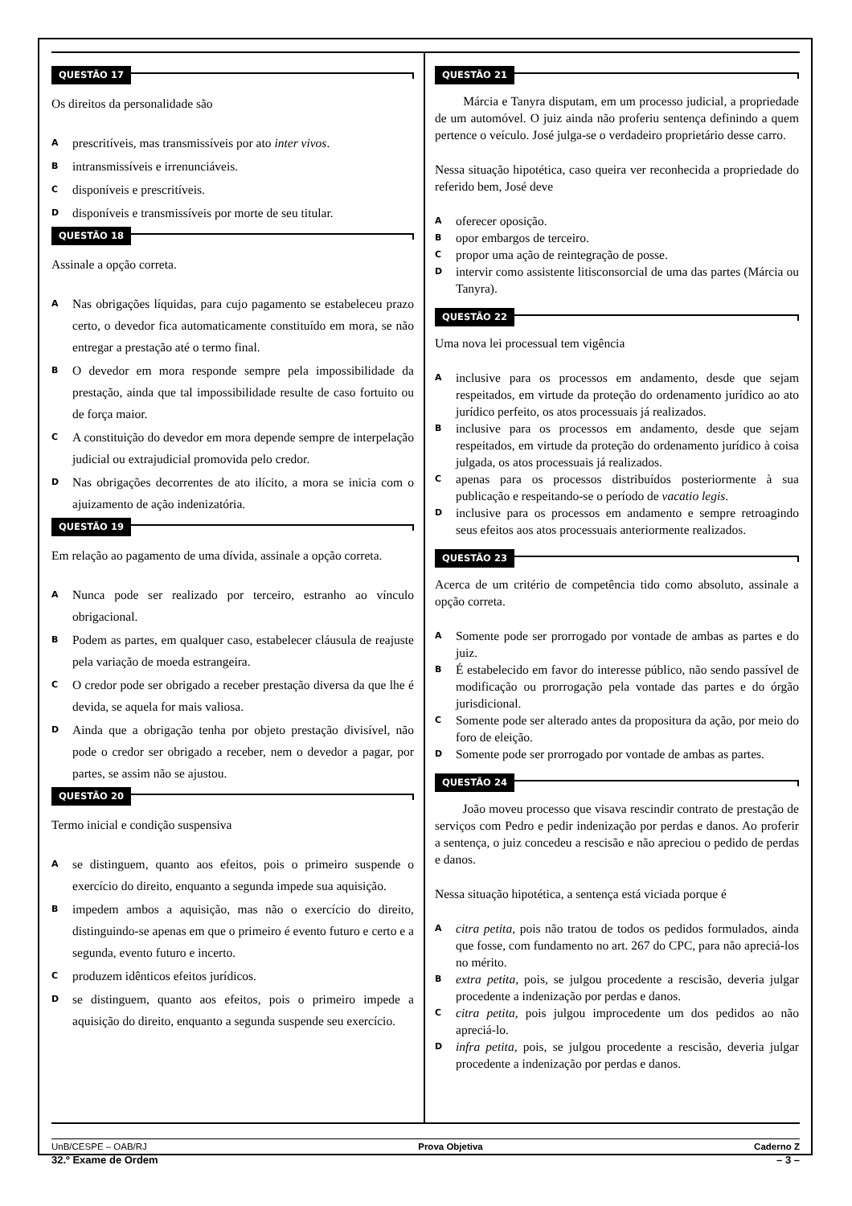QUESTÃO 17
Os direitos da personalidade são
A
prescritíveis, mas transmissíveis por ato inter vivos.
B
intransmissíveis e irrenunciáveis.
C
disponíveis e prescritíveis.
D
disponíveis e transmissíveis por morte de seu titular.
QUESTÃO 18
Assinale a opção correta.
A
Nas obrigações líquidas, para cujo pagamento se estabeleceu prazo certo, o devedor fica automaticamente constituído em mora, se não entregar a prestação até o termo final.
B
O devedor em mora responde sempre pela impossibilidade da prestação, ainda que tal impossibilidade resulte de caso fortuito ou de força maior.
C
A constituição do devedor em mora depende sempre de interpelação judicial ou extrajudicial promovida pelo credor.
D
Nas obrigações decorrentes de ato ilícito, a mora se inicia com o ajuizamento de ação indenizatória.
QUESTÃO 19
Em relação ao pagamento de uma dívida, assinale a opção correta.
A
Nunca pode ser realizado por terceiro, estranho ao vínculo obrigacional.
B
Podem as partes, em qualquer caso, estabelecer cláusula de reajuste pela variação de moeda estrangeira.
C
O credor pode ser obrigado a receber prestação diversa da que lhe é devida, se aquela for mais valiosa.
D
Ainda que a obrigação tenha por objeto prestação divisível, não pode o credor ser obrigado a receber, nem o devedor a pagar, por partes, se assim não se ajustou.
QUESTÃO 20
Termo inicial e condição suspensiva
A
se distinguem, quanto aos efeitos, pois o primeiro suspende o exercício do direito, enquanto a segunda impede sua aquisição.
B
impedem ambos a aquisição, mas não o exercício do direito, distinguindo-se apenas em que o primeiro é evento futuro e certo e a segunda, evento futuro e incerto.
C
produzem idênticos efeitos jurídicos.
D
se distinguem, quanto aos efeitos, pois o primeiro impede a aquisição do direito, enquanto a segunda suspende seu exercício.
QUESTÃO 21
Márcia e Tanyra disputam, em um processo judicial, a propriedade de um automóvel. O juiz ainda não proferiu sentença definindo a quem pertence o veículo. José julga-se o verdadeiro proprietário desse carro.
Nessa situação hipotética, caso queira ver reconhecida a propriedade do referido bem, José deve
A
oferecer oposição.
B
opor embargos de terceiro.
C
propor uma ação de reintegração de posse.
D
intervir como assistente litisconsorcial de uma das partes (Márcia ou Tanyra).
QUESTÃO 22
Uma nova lei processual tem vigência
A
inclusive para os processos em andamento, desde que sejam respeitados, em virtude da proteção do ordenamento jurídico ao ato jurídico perfeito, os atos processuais já realizados.
B
inclusive para os processos em andamento, desde que sejam respeitados, em virtude da proteção do ordenamento jurídico à coisa julgada, os atos processuais já realizados.
C
apenas para os processos distribuídos posteriormente à sua publicação e respeitando-se o período de vacatio legis.
D
inclusive para os processos em andamento e sempre retroagindo seus efeitos aos atos processuais anteriormente realizados.
QUESTÃO 23
Acerca de um critério de competência tido como absoluto, assinale a opção correta.
A
Somente pode ser prorrogado por vontade de ambas as partes e do juiz.
B
É estabelecido em favor do interesse público, não sendo passível de modificação ou prorrogação pela vontade das partes e do órgão jurisdicional.
C
Somente pode ser alterado antes da propositura da ação, por meio do foro de eleição.
D
Somente pode ser prorrogado por vontade de ambas as partes.
QUESTÃO 24
João moveu processo que visava rescindir contrato de prestação de serviços com Pedro e pedir indenização por perdas e danos. Ao proferir a sentença, o juiz concedeu a rescisão e não apreciou o pedido de perdas e danos.
Nessa situação hipotética, a sentença está viciada porque é
A
citra petita, pois não tratou de todos os pedidos formulados, ainda que fosse, com fundamento no art. 267 do CPC, para não apreciá-los no mérito.
B
extra petita, pois, se julgou procedente a rescisão, deveria julgar procedente a indenização por perdas e danos.
C
citra petita, pois julgou improcedente um dos pedidos ao não apreciá-lo.
D
infra petita, pois, se julgou procedente a rescisão, deveria julgar procedente a indenização por perdas e danos.
UnB/CESPE – OAB/RJ Prova Objetiva Caderno Z
32.º Exame de Ordem – 3 –